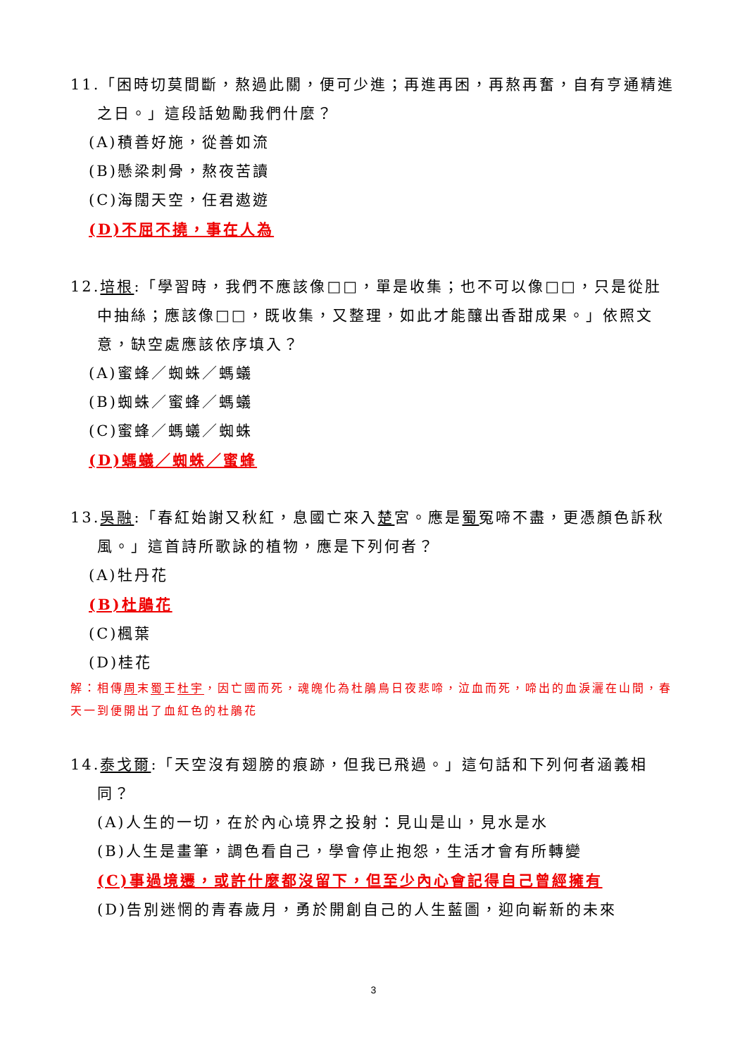11.「困時切莫間斷，熬過此關，便可少進；再進再困，再熬再奮，自有亨通精進之日。」這段話勉勵我們什麼？
(A)積善好施，從善如流
(B)懸梁刺骨，熬夜苦讀
(C)海闊天空，任君遨遊
(D)不屈不撓，事在人為
12.培根:「學習時，我們不應該像□□，單是收集；也不可以像□□，只是從肚中抽絲；應該像□□，既收集，又整理，如此才能釀出香甜成果。」依照文意，缺空處應該依序填入？
(A)蜜蜂／蜘蛛／螞蟻
(B)蜘蛛／蜜蜂／螞蟻
(C)蜜蜂／螞蟻／蜘蛛
(D)螞蟻／蜘蛛／蜜蜂
13.吳融:「春紅始謝又秋紅，息國亡來入楚宮。應是蜀冤啼不盡，更憑顏色訴秋風。」這首詩所歌詠的植物，應是下列何者？
(A)牡丹花
(B)杜鵑花
(C)楓葉
(D)桂花
解：相傳周末蜀王杜宇，因亡國而死，魂魄化為杜鵑鳥日夜悲啼，泣血而死，啼出的血淚灑在山間，春天一到便開出了血紅色的杜鵑花
14.泰戈爾:「天空沒有翅膀的痕跡，但我已飛過。」這句話和下列何者涵義相同？
(A)人生的一切，在於內心境界之投射：見山是山，見水是水
(B)人生是畫筆，調色看自己，學會停止抱怨，生活才會有所轉變
(C)事過境遷，或許什麼都沒留下，但至少內心會記得自己曾經擁有
(D)告別迷惘的青春歲月，勇於開創自己的人生藍圖，迎向嶄新的未來
3